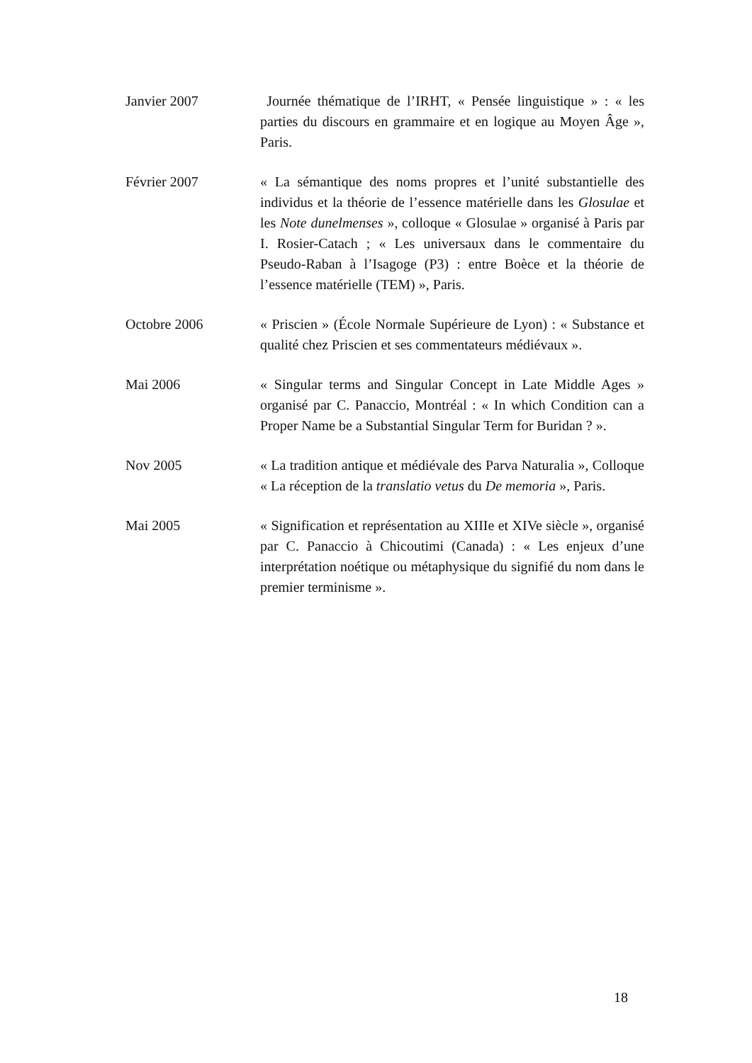Janvier 2007 Journée thématique de l’IRHT, « Pensée linguistique » : « les parties du discours en grammaire et en logique au Moyen Âge », Paris.
Février 2007 « La sémantique des noms propres et l’unité substantielle des individus et la théorie de l’essence matérielle dans les Glosulae et les Note dunelmenses », colloque « Glosulae » organisé à Paris par I. Rosier-Catach ; « Les universaux dans le commentaire du Pseudo-Raban à l’Isagoge (P3) : entre Boèce et la théorie de l’essence matérielle (TEM) », Paris.
Octobre 2006 « Priscien » (École Normale Supérieure de Lyon) : « Substance et qualité chez Priscien et ses commentateurs médiévaux ».
Mai 2006 « Singular terms and Singular Concept in Late Middle Ages » organisé par C. Panaccio, Montréal : « In which Condition can a Proper Name be a Substantial Singular Term for Buridan ? ».
Nov 2005 « La tradition antique et médiévale des Parva Naturalia », Colloque « La réception de la translatio vetus du De memoria », Paris.
Mai 2005 « Signification et représentation au XIIIe et XIVe siècle », organisé par C. Panaccio à Chicoutimi (Canada) : « Les enjeux d’une interprétation noétique ou métaphysique du signifié du nom dans le premier terminisme ».
18